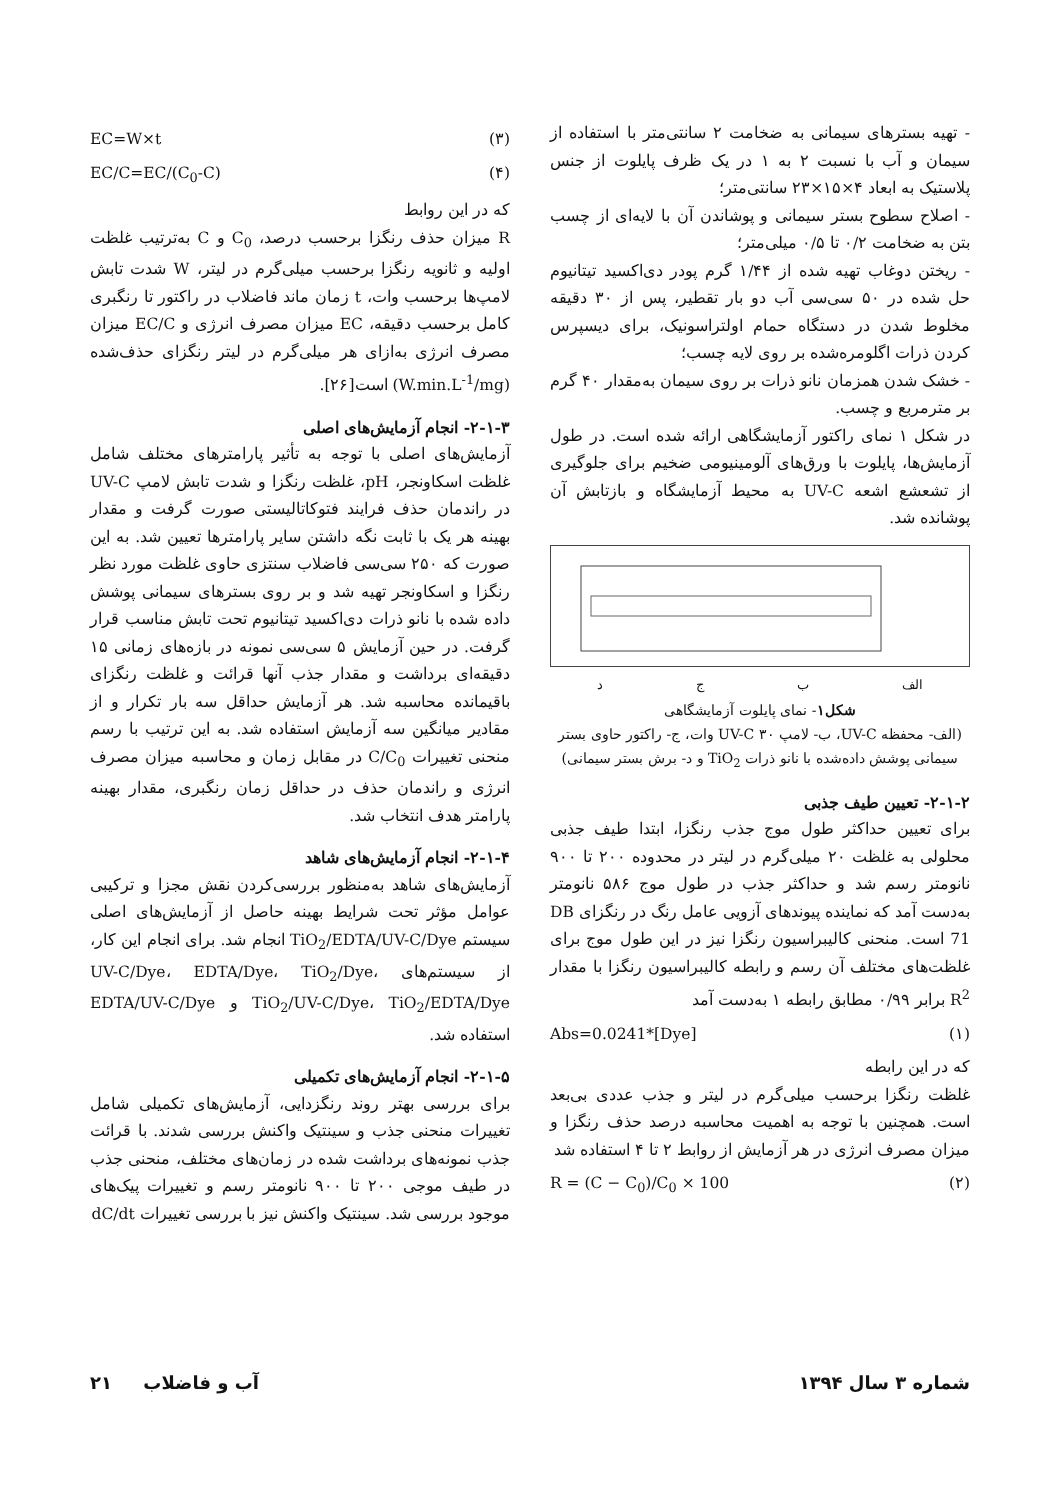- تهیه بسترهای سیمانی به ضخامت ۲ سانتی‌متر با استفاده از سیمان و آب با نسبت ۲ به ۱ در یک ظرف پایلوت از جنس پلاستیک به ابعاد ۴×۱۵×۲۳ سانتی‌متر؛
- اصلاح سطوح بستر سیمانی و پوشاندن آن با لایه‌ای از چسب بتن به ضخامت ۰/۲ تا ۰/۵ میلی‌متر؛
- ریختن دوغاب تهیه شده از ۱/۴۴ گرم پودر دی‌اکسید تیتانیوم حل شده در ۵۰ سی‌سی آب دو بار تقطیر، پس از ۳۰ دقیقه مخلوط شدن در دستگاه حمام اولتراسونیک، برای دیسپرس کردن ذرات اگلومره‌شده بر روی لایه چسب؛
- خشک شدن همزمان نانو ذرات بر روی سیمان به‌مقدار ۴۰ گرم بر مترمربع و چسب.
در شکل ۱ نمای راکتور آزمایشگاهی ارائه شده است. در طول آزمایش‌ها، پایلوت با ورق‌های آلومینیومی ضخیم برای جلوگیری از تشعشع اشعه UV-C به محیط آزمایشگاه و بازتابش آن پوشانده شد.
الف ب ج د
شکل۱- نمای پایلوت آزمایشگاهی
(الف- محفظه UV-C، ب- لامپ UV-C ۳۰ وات، ج- راکتور حاوی بستر سیمانی پوشش داده‌شده با نانو ذرات TiO<sub>2</sub> و د- برش بستر سیمانی)
۲-۱-۲- تعیین طیف جذبی
برای تعیین حداکثر طول موج جذب رنگزا، ابتدا طیف جذبی محلولی به غلظت ۲۰ میلی‌گرم در لیتر در محدوده ۲۰۰ تا ۹۰۰ نانومتر رسم شد و حداکثر جذب در طول موج ۵۸۶ نانومتر به‌دست آمد که نماینده پیوندهای آزویی عامل رنگ در رنگزای DB 71 است. منحنی کالیبراسیون رنگزا نیز در این طول موج برای غلظت‌های مختلف آن رسم و رابطه کالیبراسیون رنگزا با مقدار R<sup>2</sup> برابر ۰/۹۹ مطابق رابطه ۱ به‌دست آمد
Abs=0.0241*[Dye] (۱)
که در این رابطه
غلظت رنگزا برحسب میلی‌گرم در لیتر و جذب عددی بی‌بعد است. همچنین با توجه به اهمیت محاسبه درصد حذف رنگزا و میزان مصرف انرژی در هر آزمایش از روابط ۲ تا ۴ استفاده شد
R = (C − C<sub>0</sub>)/C<sub>0</sub> × 100 (۲)
EC=W×t (۳)
EC/C=EC/(C<sub>0</sub>-C) (۴)
که در این روابط
R میزان حذف رنگزا برحسب درصد، C<sub>0</sub> و C به‌ترتیب غلظت اولیه و ثانویه رنگزا برحسب میلی‌گرم در لیتر، W شدت تابش لامپ‌ها برحسب وات، t زمان ماند فاضلاب در راکتور تا رنگبری کامل برحسب دقیقه، EC میزان مصرف انرژی و EC/C میزان مصرف انرژی به‌ازای هر میلی‌گرم در لیتر رنگزای حذف‌شده (W.min.L<sup>-1</sup>/mg) است[۲۶].
۲-۱-۳- انجام آزمایش‌های اصلی
آزمایش‌های اصلی با توجه به تأثیر پارامترهای مختلف شامل غلظت اسکاونجر، pH، غلظت رنگزا و شدت تابش لامپ UV-C در راندمان حذف فرایند فتوکاتالیستی صورت گرفت و مقدار بهینه هر یک با ثابت نگه داشتن سایر پارامترها تعیین شد. به این صورت که ۲۵۰ سی‌سی فاضلاب سنتزی حاوی غلظت مورد نظر رنگزا و اسکاونجر تهیه شد و بر روی بسترهای سیمانی پوشش داده شده با نانو ذرات دی‌اکسید تیتانیوم تحت تابش مناسب قرار گرفت. در حین آزمایش ۵ سی‌سی نمونه در بازه‌های زمانی ۱۵ دقیقه‌ای برداشت و مقدار جذب آنها قرائت و غلظت رنگزای باقیمانده محاسبه شد. هر آزمایش حداقل سه بار تکرار و از مقادیر میانگین سه آزمایش استفاده شد. به این ترتیب با رسم منحنی تغییرات C/C<sub>0</sub> در مقابل زمان و محاسبه میزان مصرف انرژی و راندمان حذف در حداقل زمان رنگبری، مقدار بهینه پارامتر هدف انتخاب شد.
۲-۱-۴- انجام آزمایش‌های شاهد
آزمایش‌های شاهد به‌منظور بررسی‌کردن نقش مجزا و ترکیبی عوامل مؤثر تحت شرایط بهینه حاصل از آزمایش‌های اصلی سیستم TiO<sub>2</sub>/EDTA/UV-C/Dye انجام شد. برای انجام این کار، از سیستم‌های UV-C/Dye، EDTA/Dye، TiO<sub>2</sub>/Dye، TiO<sub>2</sub>/UV-C/Dye، TiO<sub>2</sub>/EDTA/Dye و EDTA/UV-C/Dye استفاده شد.
۲-۱-۵- انجام آزمایش‌های تکمیلی
برای بررسی بهتر روند رنگزدایی، آزمایش‌های تکمیلی شامل تغییرات منحنی جذب و سینتیک واکنش بررسی شدند. با قرائت جذب نمونه‌های برداشت شده در زمان‌های مختلف، منحنی جذب در طیف موجی ۲۰۰ تا ۹۰۰ نانومتر رسم و تغییرات پیک‌های موجود بررسی شد. سینتیک واکنش نیز با بررسی تغییرات dC/dt
شماره ۳ سال ۱۳۹۴ آب و فاضلاب ۲۱